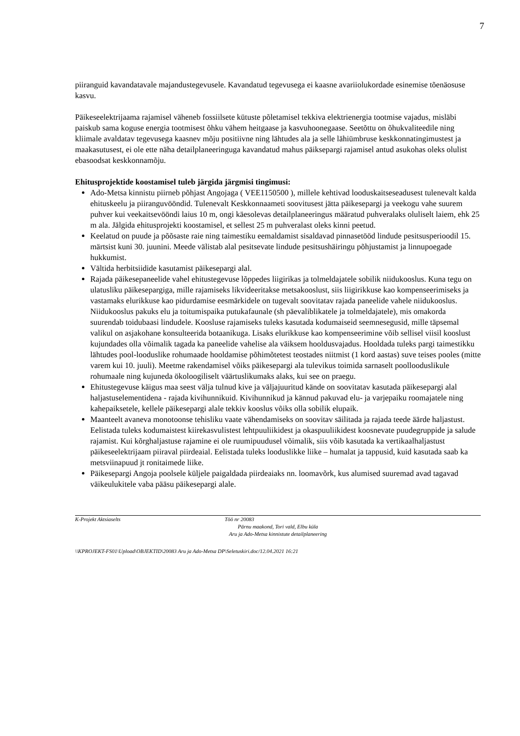7
piiranguid kavandatavale majandustegevusele. Kavandatud tegevusega ei kaasne avariiolukordade esinemise tõenäosuse kasvu.
Päikeseelektrijaama rajamisel väheneb fossiilsete kütuste põletamisel tekkiva elektrienergia tootmise vajadus, misläbi paiskub sama koguse energia tootmisest õhku vähem heitgaase ja kasvuhoonegaase. Seetõttu on õhukvaliteedile ning kliimale avaldatav tegevusega kaasnev mõju positiivne ning lähtudes ala ja selle lähiümbruse keskkonnatingimustest ja maakasutusest, ei ole ette näha detailplaneeringuga kavandatud mahus päiksepargi rajamisel antud asukohas oleks olulist ebasoodsat keskkonnamõju.
Ehitusprojektide koostamisel tuleb järgida järgmisi tingimusi:
Ado-Metsa kinnistu piirneb põhjast Angojaga ( VEE1150500 ), millele kehtivad looduskaitseseadusest tulenevalt kalda ehituskeelu ja piiranguvööndid. Tulenevalt Keskkonnaameti soovitusest jätta päikesepargi ja veekogu vahe suurem puhver kui veekaitsevööndi laius 10 m, ongi käesolevas detailplaneeringus määratud puhveralaks oluliselt laiem, ehk 25 m ala. Jälgida ehitusprojekti koostamisel, et sellest 25 m puhveralast oleks kinni peetud.
Keelatud on puude ja põõsaste raie ning taimestiku eemaldamist sisaldavad pinnasetööd lindude pesitsusperioodil 15. märtsist kuni 30. juunini. Meede välistab alal pesitsevate lindude pesitsushäiringu põhjustamist ja linnupoegade hukkumist.
Vältida herbitsiidide kasutamist päikesepargi alal.
Rajada päikesepaneelide vahel ehitustegevuse lõppedes liigirikas ja tolmeldajatele sobilik niidukooslus. Kuna tegu on ulatusliku päikesepargiga, mille rajamiseks likvideeritakse metsakooslust, siis liigirikkuse kao kompenseerimiseks ja vastamaks elurikkuse kao pidurdamise eesmärkidele on tugevalt soovitatav rajada paneelide vahele niidukooslus. Niidukooslus pakuks elu ja toitumispaika putukafaunale (sh päevaliblikatele ja tolmeldajatele), mis omakorda suurendab toidubaasi lindudele. Koosluse rajamiseks tuleks kasutada kodumaiseid seemnesegusid, mille täpsemal valikul on asjakohane konsulteerida botaanikuga. Lisaks elurikkuse kao kompenseerimine võib sellisel viisil kooslust kujundades olla võimalik tagada ka paneelide vahelise ala väiksem hooldusvajadus. Hooldada tuleks pargi taimestikku lähtudes pool-looduslike rohumaade hooldamise põhimõtetest teostades niitmist (1 kord aastas) suve teises pooles (mitte varem kui 10. juuli). Meetme rakendamisel võiks päikesepargi ala tulevikus toimida sarnaselt poollooduslikule rohumaale ning kujuneda ökoloogiliselt väärtuslikumaks alaks, kui see on praegu.
Ehitustegevuse käigus maa seest välja tulnud kive ja väljajuuritud kände on soovitatav kasutada päikesepargi alal haljastuselementidena - rajada kivihunnikuid. Kivihunnikud ja kännud pakuvad elu- ja varjepaiku roomajatele ning kahepaiksetele, kellele päikesepargi alale tekkiv kooslus võiks olla sobilik elupaik.
Maanteelt avaneva monotoonse tehisliku vaate vähendamiseks on soovitav säilitada ja rajada teede äärde haljastust. Eelistada tuleks kodumaistest kiirekasvulistest lehtpuuliikidest ja okaspuuliikidest koosnevate puudegruppide ja salude rajamist. Kui kõrghaljastuse rajamine ei ole ruumipuudusel võimalik, siis võib kasutada ka vertikaalhaljastust päikeseelektrijaam piiraval piirdeaial. Eelistada tuleks looduslikke liike – humalat ja tappusid, kuid kasutada saab ka metsviinapuud jt ronitaimede liike.
Päikesepargi Angoja poolsele küljele paigaldada piirdeaiaks nn. loomavõrk, kus alumised suuremad avad tagavad väikeulukitele vaba pääsu päikesepargi alale.
K-Projekt Aktsiaselts Töö nr 20083
Pärnu maakond, Tori vald, Elbu küla
Aru ja Ado-Metsa kinnistute detailplaneering
\\KPROJEKT-FS01\Upload\OBJEKTID\20083 Aru ja Ado-Metsa DP\Seletuskiri.doc/12.04.2021 16:21